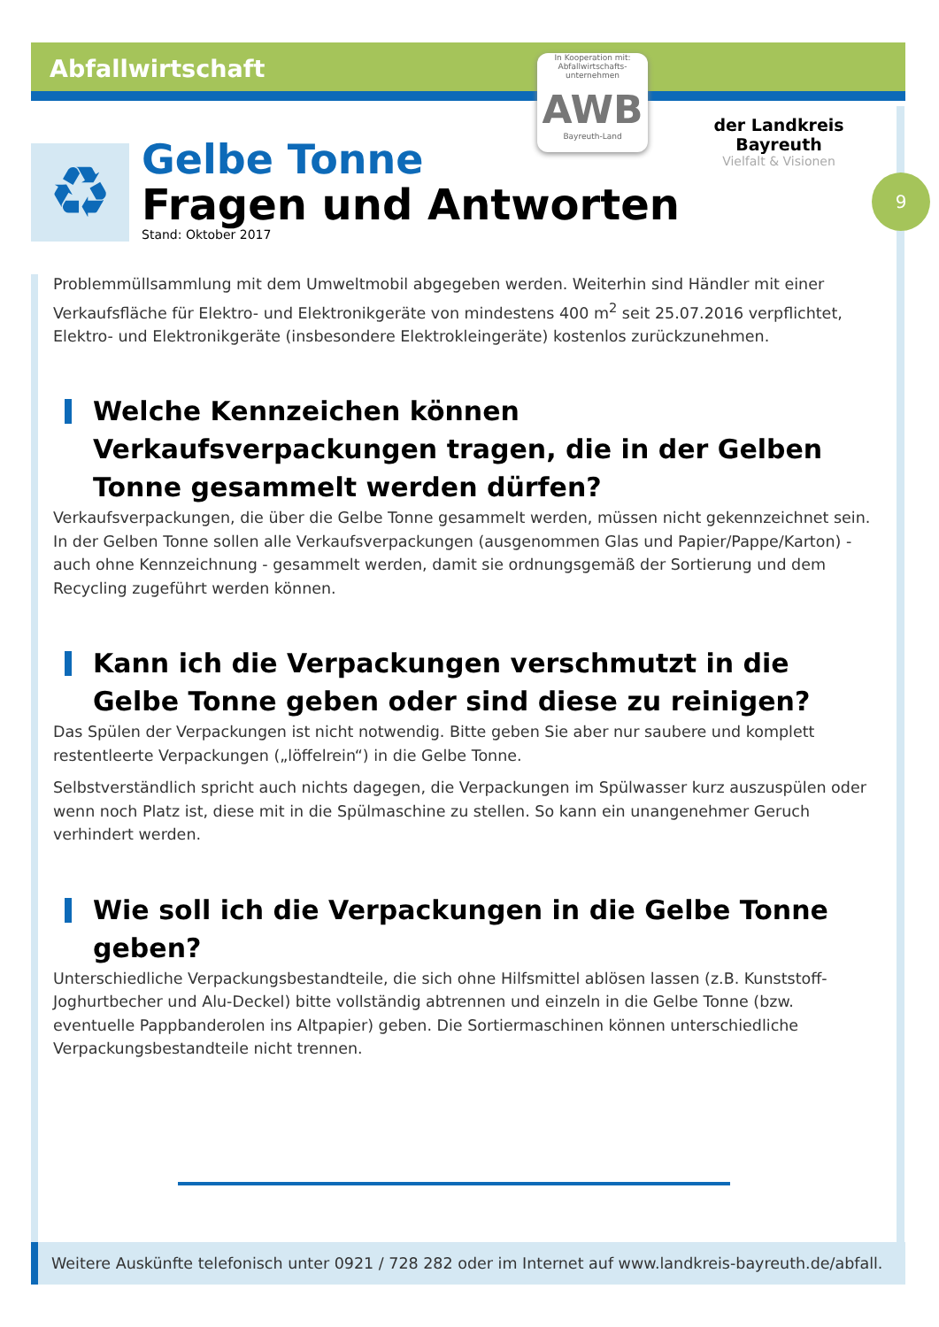Abfallwirtschaft
In Kooperation mit:
Abfallwirtschafts-unternehmen
AWB
Bayreuth-Land
der Landkreis Bayreuth
Vielfalt & Visionen
♻
Gelbe Tonne
Fragen und Antworten
Stand: Oktober 2017
9
Problemmüllsammlung mit dem Umweltmobil abgegeben werden. Weiterhin sind Händler mit einer Verkaufsfläche für Elektro- und Elektronikgeräte von mindestens 400 m<sup>2</sup> seit 25.07.2016 verpflichtet, Elektro- und Elektronikgeräte (insbesondere Elektrokleingeräte) kostenlos zurückzunehmen.
Welche Kennzeichen können Verkaufsverpackungen tragen, die in der Gelben Tonne gesammelt werden dürfen?
Verkaufsverpackungen, die über die Gelbe Tonne gesammelt werden, müssen nicht gekennzeichnet sein. In der Gelben Tonne sollen alle Verkaufsverpackungen (ausgenommen Glas und Papier/Pappe/Karton) - auch ohne Kennzeichnung - gesammelt werden, damit sie ordnungsgemäß der Sortierung und dem Recycling zugeführt werden können.
Kann ich die Verpackungen verschmutzt in die Gelbe Tonne geben oder sind diese zu reinigen?
Das Spülen der Verpackungen ist nicht notwendig. Bitte geben Sie aber nur saubere und komplett restentleerte Verpackungen („löffelrein“) in die Gelbe Tonne.
Selbstverständlich spricht auch nichts dagegen, die Verpackungen im Spülwasser kurz auszuspülen oder wenn noch Platz ist, diese mit in die Spülmaschine zu stellen. So kann ein unangenehmer Geruch verhindert werden.
Wie soll ich die Verpackungen in die Gelbe Tonne geben?
Unterschiedliche Verpackungsbestandteile, die sich ohne Hilfsmittel ablösen lassen (z.B. Kunststoff-Joghurtbecher und Alu-Deckel) bitte vollständig abtrennen und einzeln in die Gelbe Tonne (bzw. eventuelle Pappbanderolen ins Altpapier) geben. Die Sortiermaschinen können unterschiedliche Verpackungsbestandteile nicht trennen.
Weitere Auskünfte telefonisch unter 0921 / 728 282 oder im Internet auf www.landkreis-bayreuth.de/abfall.